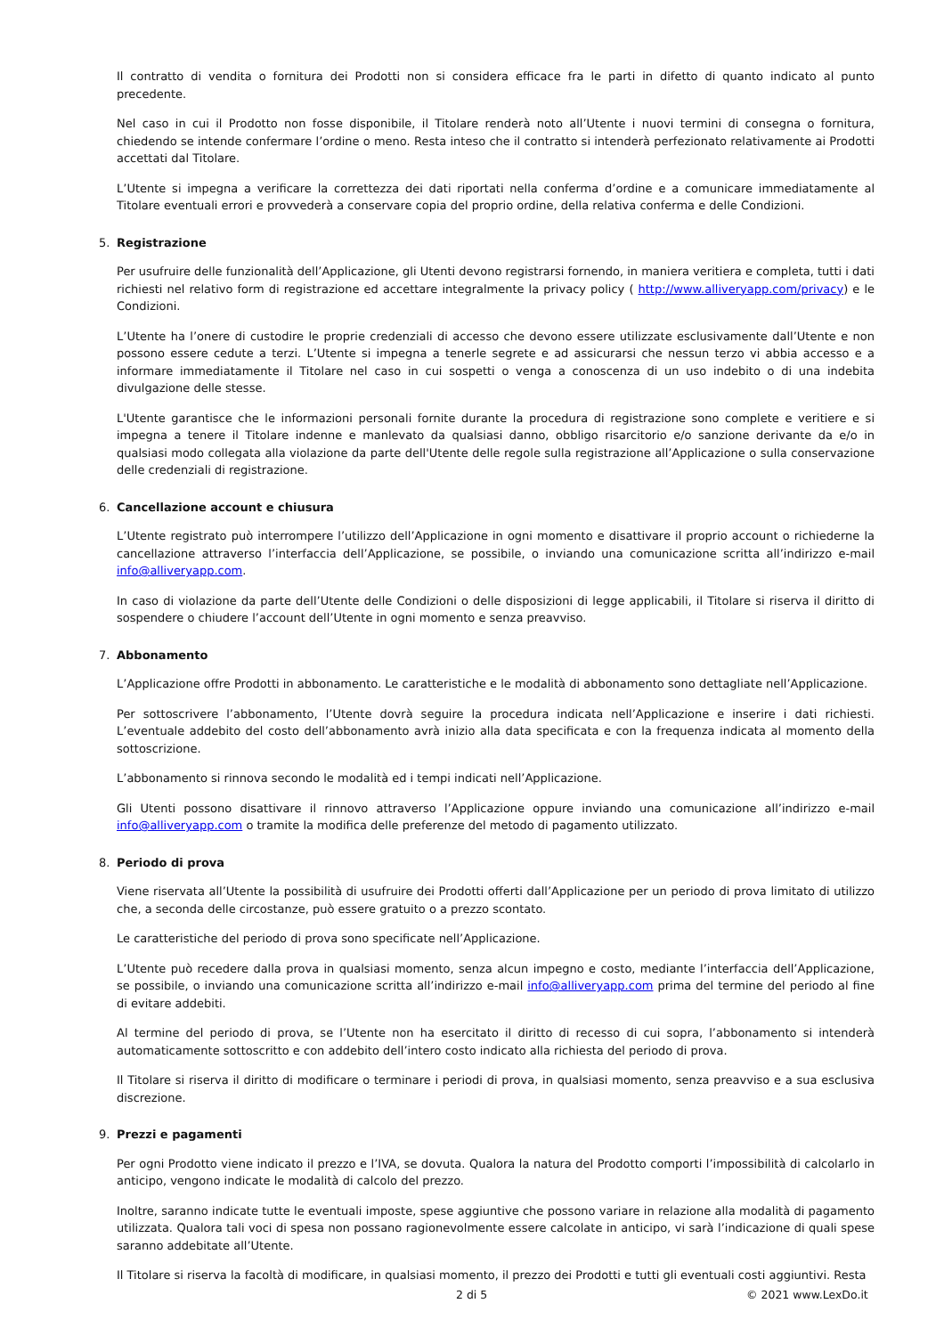Il contratto di vendita o fornitura dei Prodotti non si considera efficace fra le parti in difetto di quanto indicato al punto precedente.
Nel caso in cui il Prodotto non fosse disponibile, il Titolare renderà noto all’Utente i nuovi termini di consegna o fornitura, chiedendo se intende confermare l’ordine o meno. Resta inteso che il contratto si intenderà perfezionato relativamente ai Prodotti accettati dal Titolare.
L’Utente si impegna a verificare la correttezza dei dati riportati nella conferma d’ordine e a comunicare immediatamente al Titolare eventuali errori e provvederà a conservare copia del proprio ordine, della relativa conferma e delle Condizioni.
5. Registrazione
Per usufruire delle funzionalità dell’Applicazione, gli Utenti devono registrarsi fornendo, in maniera veritiera e completa, tutti i dati richiesti nel relativo form di registrazione ed accettare integralmente la privacy policy ( http://www.alliveryapp.com/privacy) e le Condizioni.
L’Utente ha l’onere di custodire le proprie credenziali di accesso che devono essere utilizzate esclusivamente dall’Utente e non possono essere cedute a terzi. L’Utente si impegna a tenerle segrete e ad assicurarsi che nessun terzo vi abbia accesso e a informare immediatamente il Titolare nel caso in cui sospetti o venga a conoscenza di un uso indebito o di una indebita divulgazione delle stesse.
L'Utente garantisce che le informazioni personali fornite durante la procedura di registrazione sono complete e veritiere e si impegna a tenere il Titolare indenne e manlevato da qualsiasi danno, obbligo risarcitorio e/o sanzione derivante da e/o in qualsiasi modo collegata alla violazione da parte dell'Utente delle regole sulla registrazione all’Applicazione o sulla conservazione delle credenziali di registrazione.
6. Cancellazione account e chiusura
L’Utente registrato può interrompere l’utilizzo dell’Applicazione in ogni momento e disattivare il proprio account o richiederne la cancellazione attraverso l’interfaccia dell’Applicazione, se possibile, o inviando una comunicazione scritta all’indirizzo e-mail info@alliveryapp.com.
In caso di violazione da parte dell’Utente delle Condizioni o delle disposizioni di legge applicabili, il Titolare si riserva il diritto di sospendere o chiudere l’account dell’Utente in ogni momento e senza preavviso.
7. Abbonamento
L’Applicazione offre Prodotti in abbonamento. Le caratteristiche e le modalità di abbonamento sono dettagliate nell’Applicazione.
Per sottoscrivere l’abbonamento, l’Utente dovrà seguire la procedura indicata nell’Applicazione e inserire i dati richiesti. L’eventuale addebito del costo dell’abbonamento avrà inizio alla data specificata e con la frequenza indicata al momento della sottoscrizione.
L’abbonamento si rinnova secondo le modalità ed i tempi indicati nell’Applicazione.
Gli Utenti possono disattivare il rinnovo attraverso l’Applicazione oppure inviando una comunicazione all’indirizzo e-mail info@alliveryapp.com o tramite la modifica delle preferenze del metodo di pagamento utilizzato.
8. Periodo di prova
Viene riservata all’Utente la possibilità di usufruire dei Prodotti offerti dall’Applicazione per un periodo di prova limitato di utilizzo che, a seconda delle circostanze, può essere gratuito o a prezzo scontato.
Le caratteristiche del periodo di prova sono specificate nell’Applicazione.
L’Utente può recedere dalla prova in qualsiasi momento, senza alcun impegno e costo, mediante l’interfaccia dell’Applicazione, se possibile, o inviando una comunicazione scritta all’indirizzo e-mail info@alliveryapp.com prima del termine del periodo al fine di evitare addebiti.
Al termine del periodo di prova, se l’Utente non ha esercitato il diritto di recesso di cui sopra, l’abbonamento si intenderà automaticamente sottoscritto e con addebito dell’intero costo indicato alla richiesta del periodo di prova.
Il Titolare si riserva il diritto di modificare o terminare i periodi di prova, in qualsiasi momento, senza preavviso e a sua esclusiva discrezione.
9. Prezzi e pagamenti
Per ogni Prodotto viene indicato il prezzo e l’IVA, se dovuta. Qualora la natura del Prodotto comporti l’impossibilità di calcolarlo in anticipo, vengono indicate le modalità di calcolo del prezzo.
Inoltre, saranno indicate tutte le eventuali imposte, spese aggiuntive che possono variare in relazione alla modalità di pagamento utilizzata. Qualora tali voci di spesa non possano ragionevolmente essere calcolate in anticipo, vi sarà l’indicazione di quali spese saranno addebitate all’Utente.
Il Titolare si riserva la facoltà di modificare, in qualsiasi momento, il prezzo dei Prodotti e tutti gli eventuali costi aggiuntivi. Resta
2 di 5 © 2021 www.LexDo.it